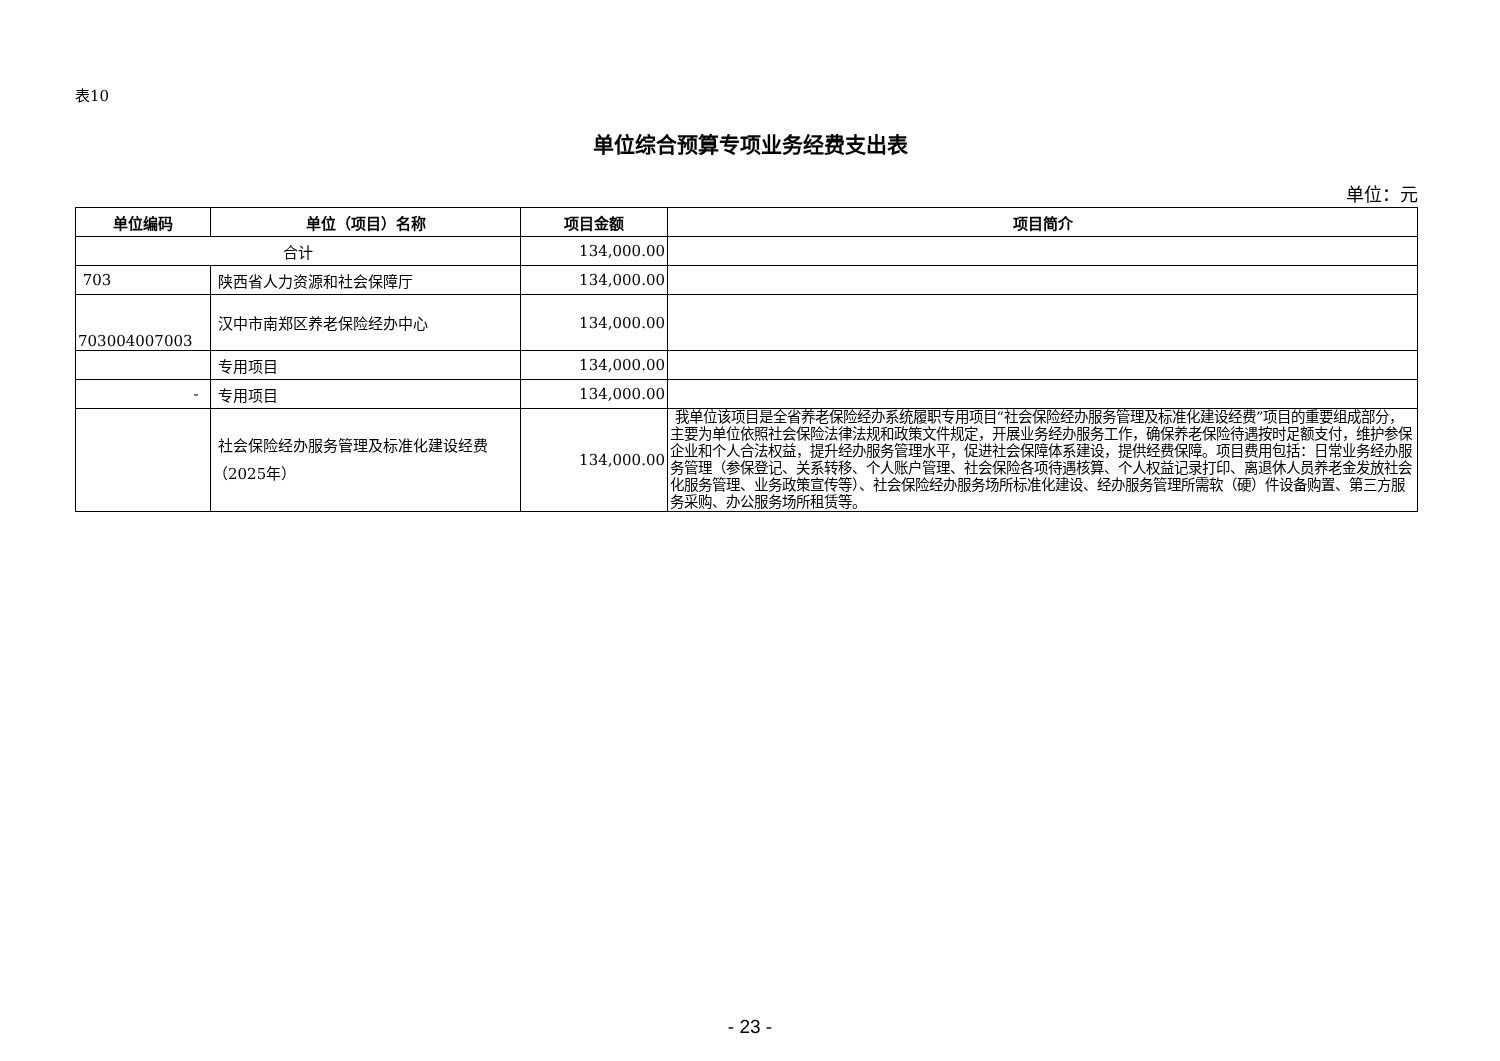表10
单位综合预算专项业务经费支出表
单位：元
| 单位编码 | 单位（项目）名称 | 项目金额 | 项目简介 |
| --- | --- | --- | --- |
| 合计 | | 134,000.00 | |
| 703 | 陕西省人力资源和社会保障厅 | 134,000.00 | |
| 703004007003 | 汉中市南郑区养老保险经办中心 | 134,000.00 | |
| | 专用项目 | 134,000.00 | |
| - | 专用项目 | 134,000.00 | |
| | 社会保险经办服务管理及标准化建设经费（2025年） | 134,000.00 | 我单位该项目是全省养老保险经办系统履职专用项目“社会保险经办服务管理及标准化建设经费”项目的重要组成部分，主要为单位依照社会保险法律法规和政策文件规定，开展业务经办服务工作，确保养老保险待遇按时足额支付，维护参保企业和个人合法权益，提升经办服务管理水平，促进社会保障体系建设，提供经费保障。项目费用包括：日常业务经办服务管理（参保登记、关系转移、个人账户管理、社会保险各项待遇核算、个人权益记录打印、离退休人员养老金发放社会化服务管理、业务政策宣传等）、社会保险经办服务场所标准化建设、经办服务管理所需软（硬）件设备购置、第三方服务采购、办公服务场所租赁等。 |
- 23 -